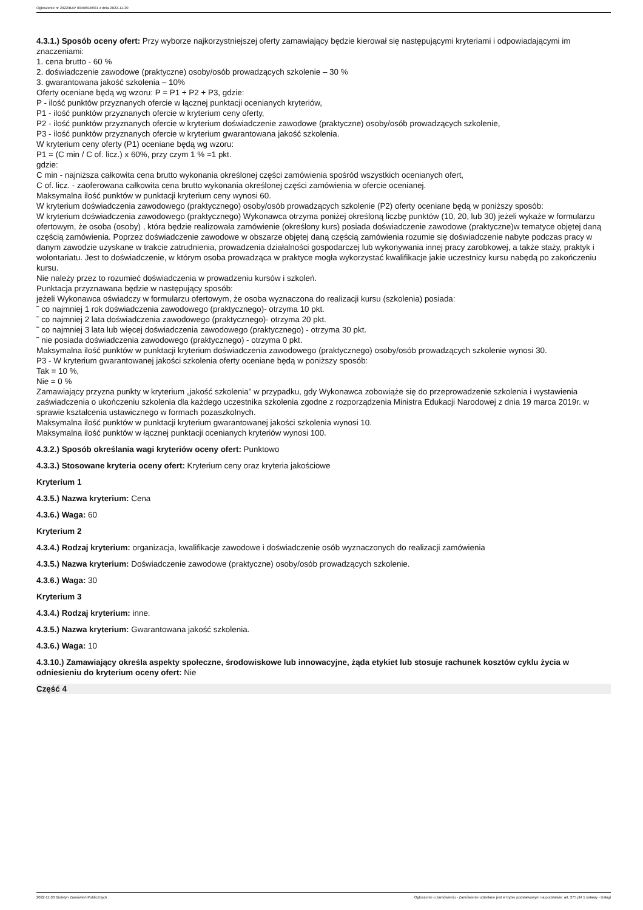Ogłoszenie nr 2022/BZP 00466946/01 z dnia 2022-11-30
4.3.1.) Sposób oceny ofert: Przy wyborze najkorzystniejszej oferty zamawiający będzie kierował się następującymi kryteriami i odpowiadającymi im znaczeniami:
1. cena brutto - 60 %
2. doświadczenie zawodowe (praktyczne) osoby/osób prowadzących szkolenie – 30 %
3. gwarantowana jakość szkolenia – 10%
Oferty oceniane będą wg wzoru: P = P1 + P2 + P3, gdzie:
P - ilość punktów przyznanych ofercie w łącznej punktacji ocenianych kryteriów,
P1 - ilość punktów przyznanych ofercie w kryterium ceny oferty,
P2 - ilość punktów przyznanych ofercie w kryterium doświadczenie zawodowe (praktyczne) osoby/osób prowadzących szkolenie,
P3 - ilość punktów przyznanych ofercie w kryterium gwarantowana jakość szkolenia.
W kryterium ceny oferty (P1) oceniane będą wg wzoru:
P1 = (C min / C of. licz.) x 60%, przy czym 1 % =1 pkt.
gdzie:
C min - najniższa całkowita cena brutto wykonania określonej części zamówienia spośród wszystkich ocenianych ofert,
C of. licz. - zaoferowana całkowita cena brutto wykonania określonej części zamówienia w ofercie ocenianej.
Maksymalna ilość punktów w punktacji kryterium ceny wynosi 60.
W kryterium doświadczenia zawodowego (praktycznego) osoby/osób prowadzących szkolenie (P2) oferty oceniane będą w poniższy sposób:
W kryterium doświadczenia zawodowego (praktycznego) Wykonawca otrzyma poniżej określoną liczbę punktów (10, 20, lub 30) jeżeli wykaże w formularzu ofertowym, że osoba (osoby) , która będzie realizowała zamówienie (określony kurs) posiada doświadczenie zawodowe (praktyczne)w tematyce objętej daną częścią zamówienia. Poprzez doświadczenie zawodowe w obszarze objętej daną częścią zamówienia rozumie się doświadczenie nabyte podczas pracy w danym zawodzie uzyskane w trakcie zatrudnienia, prowadzenia działalności gospodarczej lub wykonywania innej pracy zarobkowej, a także staży, praktyk i wolontariatu. Jest to doświadczenie, w którym osoba prowadząca w praktyce mogła wykorzystać kwalifikacje jakie uczestnicy kursu nabędą po zakończeniu kursu.
Nie należy przez to rozumieć doświadczenia w prowadzeniu kursów i szkoleń.
Punktacja przyznawana będzie w następujący sposób:
jeżeli Wykonawca oświadczy w formularzu ofertowym, że osoba wyznaczona do realizacji kursu (szkolenia) posiada:
˜ co najmniej 1 rok doświadczenia zawodowego (praktycznego)- otrzyma 10 pkt.
˜ co najmniej 2 lata doświadczenia zawodowego (praktycznego)- otrzyma 20 pkt.
˜ co najmniej 3 lata lub więcej doświadczenia zawodowego (praktycznego) - otrzyma 30 pkt.
˜ nie posiada doświadczenia zawodowego (praktycznego) - otrzyma 0 pkt.
Maksymalna ilość punktów w punktacji kryterium doświadczenia zawodowego (praktycznego) osoby/osób prowadzących szkolenie wynosi 30.
P3 - W kryterium gwarantowanej jakości szkolenia oferty oceniane będą w poniższy sposób:
Tak = 10 %,
Nie = 0 %
Zamawiający przyzna punkty w kryterium „jakość szkolenia” w przypadku, gdy Wykonawca zobowiąże się do przeprowadzenie szkolenia i wystawienia zaświadczenia o ukończeniu szkolenia dla każdego uczestnika szkolenia zgodne z rozporządzenia Ministra Edukacji Narodowej z dnia 19 marca 2019r. w sprawie kształcenia ustawicznego w formach pozaszkolnych.
Maksymalna ilość punktów w punktacji kryterium gwarantowanej jakości szkolenia wynosi 10.
Maksymalna ilość punktów w łącznej punktacji ocenianych kryteriów wynosi 100.
4.3.2.) Sposób określania wagi kryteriów oceny ofert: Punktowo
4.3.3.) Stosowane kryteria oceny ofert: Kryterium ceny oraz kryteria jakościowe
Kryterium 1
4.3.5.) Nazwa kryterium: Cena
4.3.6.) Waga: 60
Kryterium 2
4.3.4.) Rodzaj kryterium: organizacja, kwalifikacje zawodowe i doświadczenie osób wyznaczonych do realizacji zamówienia
4.3.5.) Nazwa kryterium: Doświadczenie zawodowe (praktyczne) osoby/osób prowadzących szkolenie.
4.3.6.) Waga: 30
Kryterium 3
4.3.4.) Rodzaj kryterium: inne.
4.3.5.) Nazwa kryterium: Gwarantowana jakość szkolenia.
4.3.6.) Waga: 10
4.3.10.) Zamawiający określa aspekty społeczne, środowiskowe lub innowacyjne, żąda etykiet lub stosuje rachunek kosztów cyklu życia w odniesieniu do kryterium oceny ofert: Nie
Część 4
2022-11-30 Biuletyn Zamówień Publicznych Ogłoszenie o zamówieniu - Zamówienie udzielane jest w trybie podstawowym na podstawie: art. 275 pkt 1 ustawy - Usługi